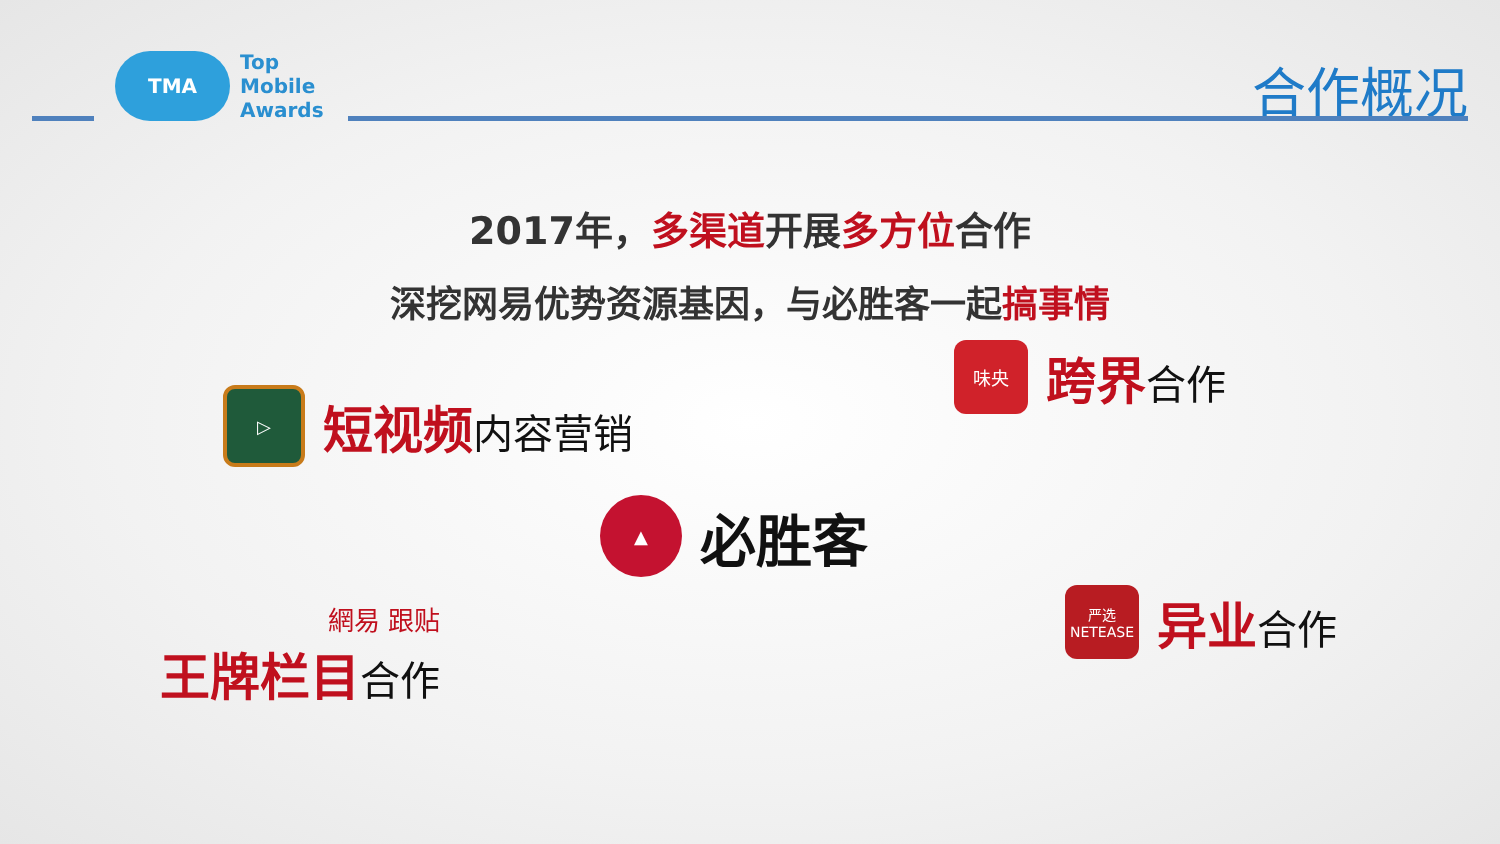TMA
Top
Mobile
Awards
合作概况
2017年，多渠道开展多方位合作
深挖网易优势资源基因，与必胜客一起搞事情
▷
短视频内容营销
味央
跨界合作
▲
必胜客
網易 跟贴
王牌栏目合作
严选
NETEASE
异业合作